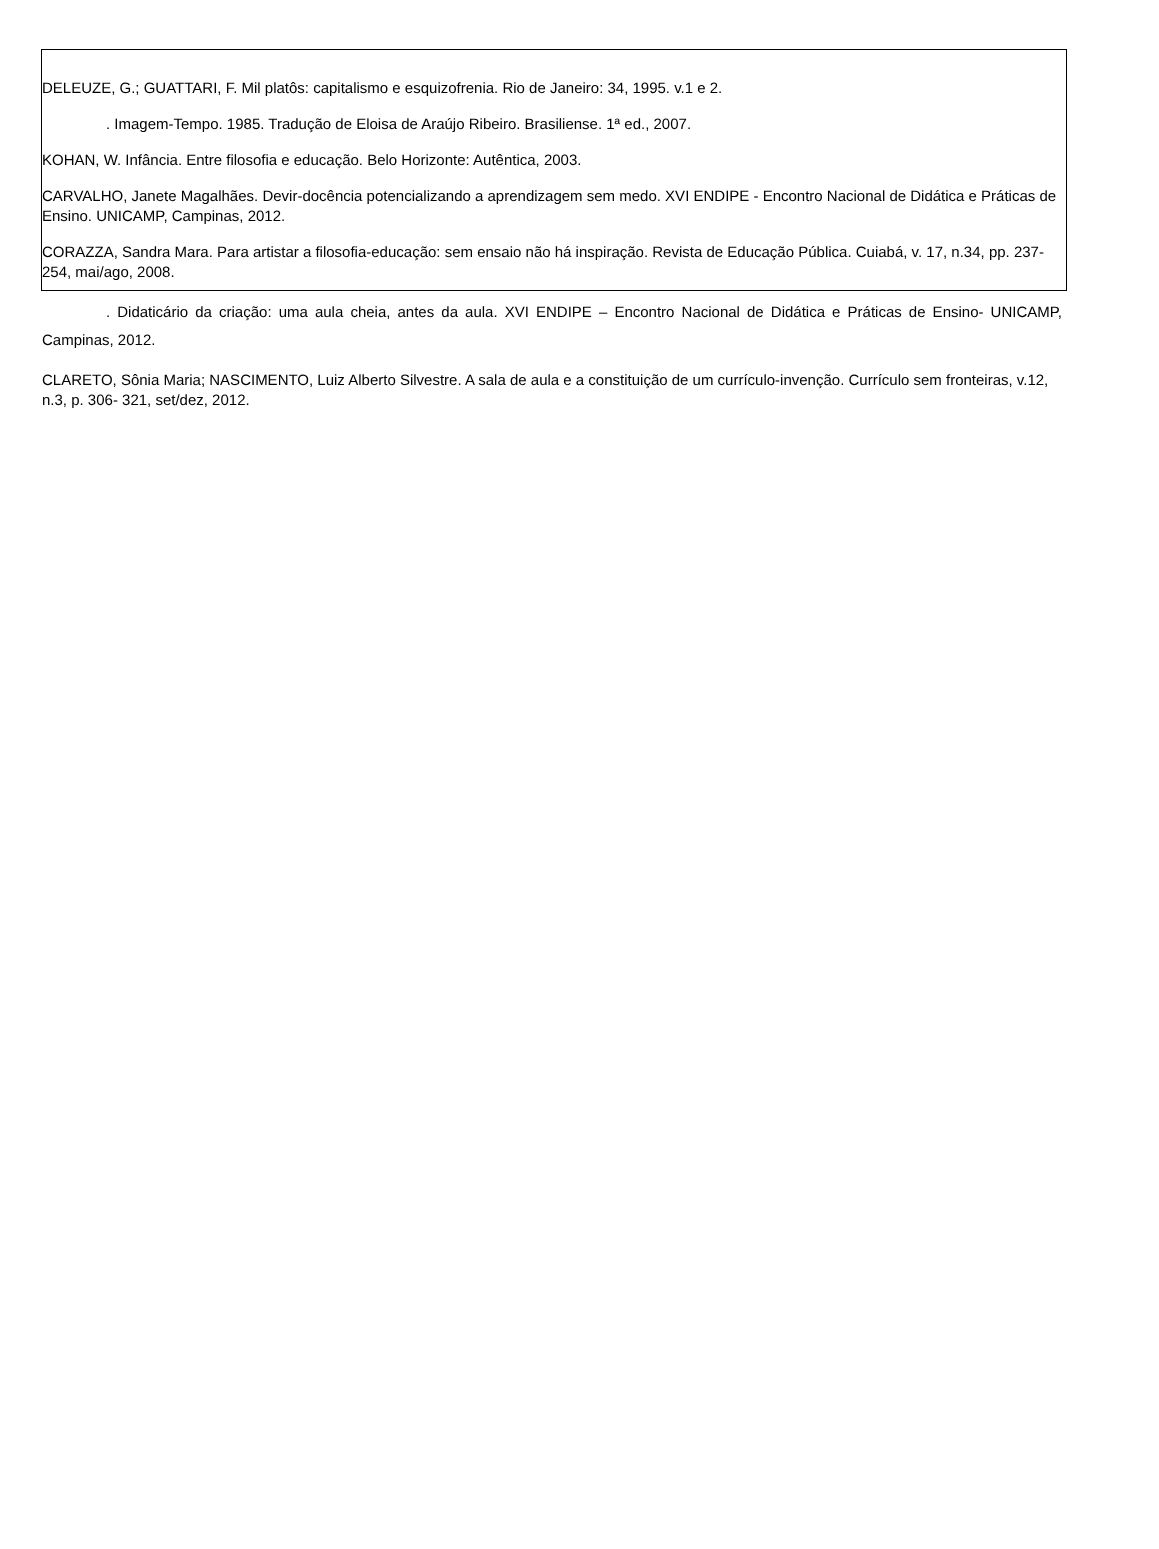DELEUZE, G.; GUATTARI, F. Mil platôs: capitalismo e esquizofrenia. Rio de Janeiro: 34, 1995. v.1 e 2.
. Imagem-Tempo. 1985. Tradução de Eloisa de Araújo Ribeiro. Brasiliense. 1ª ed., 2007.
KOHAN, W. Infância. Entre filosofia e educação. Belo Horizonte: Autêntica, 2003.
CARVALHO, Janete Magalhães. Devir-docência potencializando a aprendizagem sem medo. XVI ENDIPE - Encontro Nacional de Didática e Práticas de Ensino. UNICAMP, Campinas, 2012.
CORAZZA, Sandra Mara. Para artistar a filosofia-educação: sem ensaio não há inspiração. Revista de Educação Pública. Cuiabá, v. 17, n.34, pp. 237-254, mai/ago, 2008.
. Didaticário da criação: uma aula cheia, antes da aula. XVI ENDIPE – Encontro Nacional de Didática e Práticas de Ensino- UNICAMP, Campinas, 2012.
CLARETO, Sônia Maria; NASCIMENTO, Luiz Alberto Silvestre. A sala de aula e a constituição de um currículo-invenção. Currículo sem fronteiras, v.12, n.3, p. 306- 321, set/dez, 2012.